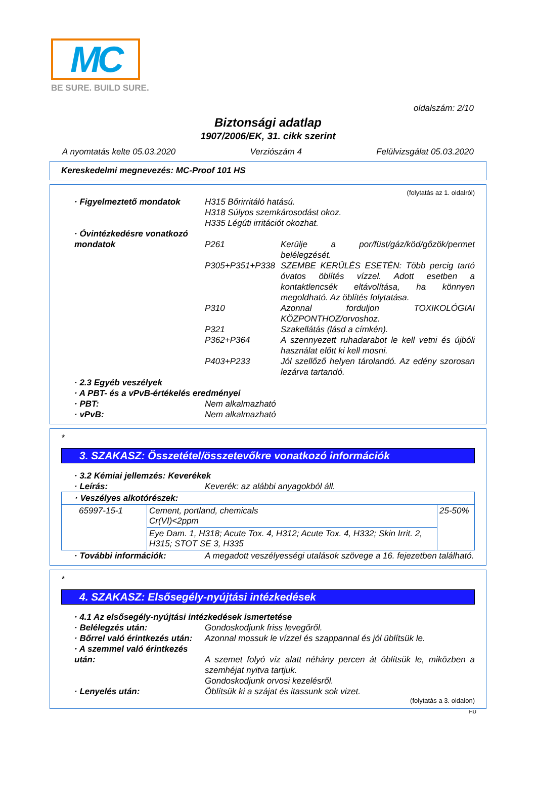MC
BE SURE. BUILD SURE.
oldalszám: 2/10
Biztonsági adatlap
1907/2006/EK, 31. cikk szerint
A nyomtatás kelte 05.03.2020 Verziószám 4 Felülvizsgálat 05.03.2020
Kereskedelmi megnevezés: MC-Proof 101 HS
(folytatás az 1. oldalról)
· Figyelmeztető mondatok H315 Bőrirritáló hatású.
H318 Súlyos szemkárosodást okoz.
H335 Légúti irritációt okozhat.
· Óvintézkedésre vonatkozó mondatok
P261 Kerülje a por/füst/gáz/köd/gőzök/permet belélegzését.
P305+P351+P338 SZEMBE KERÜLÉS ESETÉN: Több percig tartó óvatos öblítés vízzel. Adott esetben a kontaktlencsék eltávolítása, ha könnyen megoldható. Az öblítés folytatása.
P310 Azonnal forduljon TOXIKOLÓGIAI KÖZPONTHOZ/orvoshoz.
P321 Szakellátás (lásd a címkén).
P362+P364 A szennyezett ruhadarabot le kell vetni és újbóli használat előtt ki kell mosni.
P403+P233 Jól szellőző helyen tárolandó. Az edény szorosan lezárva tartandó.
· 2.3 Egyéb veszélyek
· A PBT- és a vPvB-értékelés eredményei
· PBT: Nem alkalmazható
· vPvB: Nem alkalmazható
*
3. SZAKASZ: Összetétel/összetevőkre vonatkozó információk
· 3.2 Kémiai jellemzés: Keverékek
· Leírás: Keverék: az alábbi anyagokból áll.
| · Veszélyes alkotórészek: | | |
| 65997-15-1 | Cement, portland, chemicals Cr(VI)<2ppm | 25-50% |
| | Eye Dam. 1, H318; Acute Tox. 4, H312; Acute Tox. 4, H332; Skin Irrit. 2, H315; STOT SE 3, H335 | |
· További információk: A megadott veszélyességi utalások szövege a 16. fejezetben található.
*
4. SZAKASZ: Elsősegély-nyújtási intézkedések
· 4.1 Az elsősegély-nyújtási intézkedések ismertetése
· Belélegzés után: Gondoskodjunk friss levegőről.
· Bőrrel való érintkezés után:
Azonnal mossuk le vízzel és szappannal és jól üblítsük le.
· A szemmel való érintkezés után:
A szemet folyó víz alatt néhány percen át öblítsük le, miközben a szemhéjat nyitva tartjuk.
Gondoskodjunk orvosi kezelésről.
· Lenyelés után: Öblítsük ki a szájat és itassunk sok vizet.
(folytatás a 3. oldalon)
HU